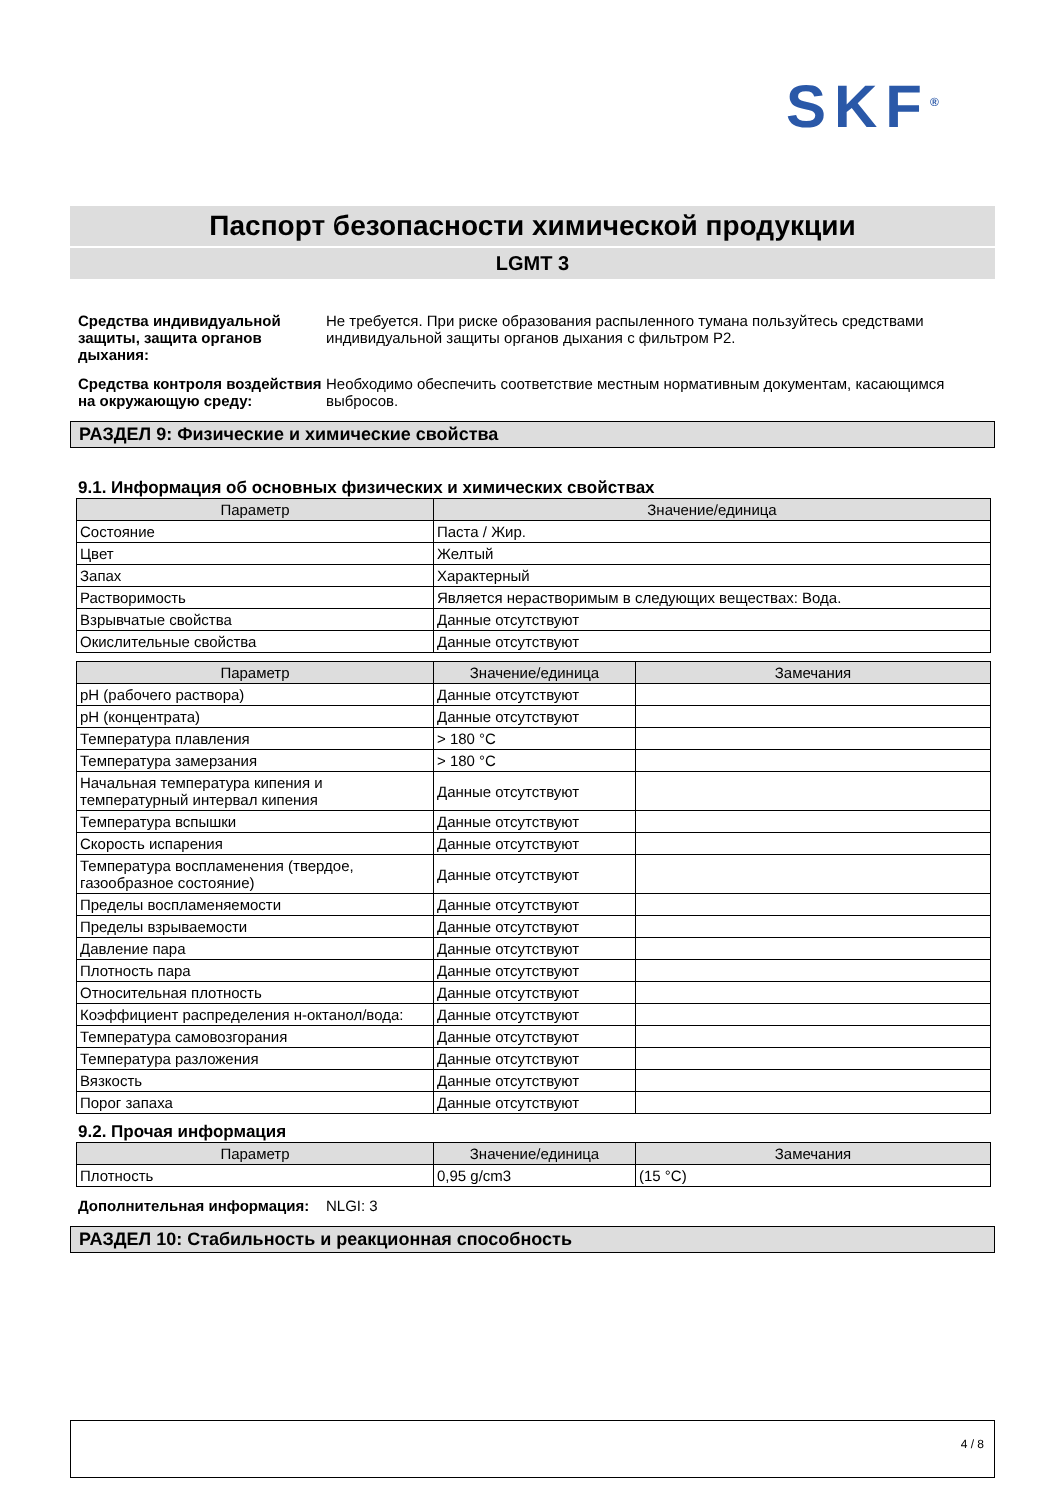SKF<sup>®</sup>
Паспорт безопасности химической продукции
LGMT 3
Средства индивидуальной защиты, защита органов дыхания:
Не требуется. При риске образования распыленного тумана пользуйтесь средствами индивидуальной защиты органов дыхания с фильтром P2.
Средства контроля воздействия на окружающую среду:
Необходимо обеспечить соответствие местным нормативным документам, касающимся выбросов.
РАЗДЕЛ 9: Физические и химические свойства
9.1. Информация об основных физических и химических свойствах
| Параметр | Значение/единица |
| --- | --- |
| Состояние | Паста / Жир. |
| Цвет | Желтый |
| Запах | Характерный |
| Растворимость | Является нерастворимым в следующих веществах: Вода. |
| Взрывчатые свойства | Данные отсутствуют |
| Окислительные свойства | Данные отсутствуют |
| Параметр | Значение/единица | Замечания |
| --- | --- | --- |
| pH (рабочего раствора) | Данные отсутствуют | |
| pH (концентрата) | Данные отсутствуют | |
| Температура плавления | > 180 °C | |
| Температура замерзания | > 180 °C | |
| Начальная температура кипения и температурный интервал кипения | Данные отсутствуют | |
| Температура вспышки | Данные отсутствуют | |
| Скорость испарения | Данные отсутствуют | |
| Температура воспламенения (твердое, газообразное состояние) | Данные отсутствуют | |
| Пределы воспламеняемости | Данные отсутствуют | |
| Пределы взрываемости | Данные отсутствуют | |
| Давление пара | Данные отсутствуют | |
| Плотность пара | Данные отсутствуют | |
| Относительная плотность | Данные отсутствуют | |
| Коэффициент распределения н-октанол/вода: | Данные отсутствуют | |
| Температура самовозгорания | Данные отсутствуют | |
| Температура разложения | Данные отсутствуют | |
| Вязкость | Данные отсутствуют | |
| Порог запаха | Данные отсутствуют | |
9.2. Прочая информация
| Параметр | Значение/единица | Замечания |
| --- | --- | --- |
| Плотность | 0,95 g/cm3 | (15 °C) |
Дополнительная информация: NLGI: 3
РАЗДЕЛ 10: Стабильность и реакционная способность
4 / 8